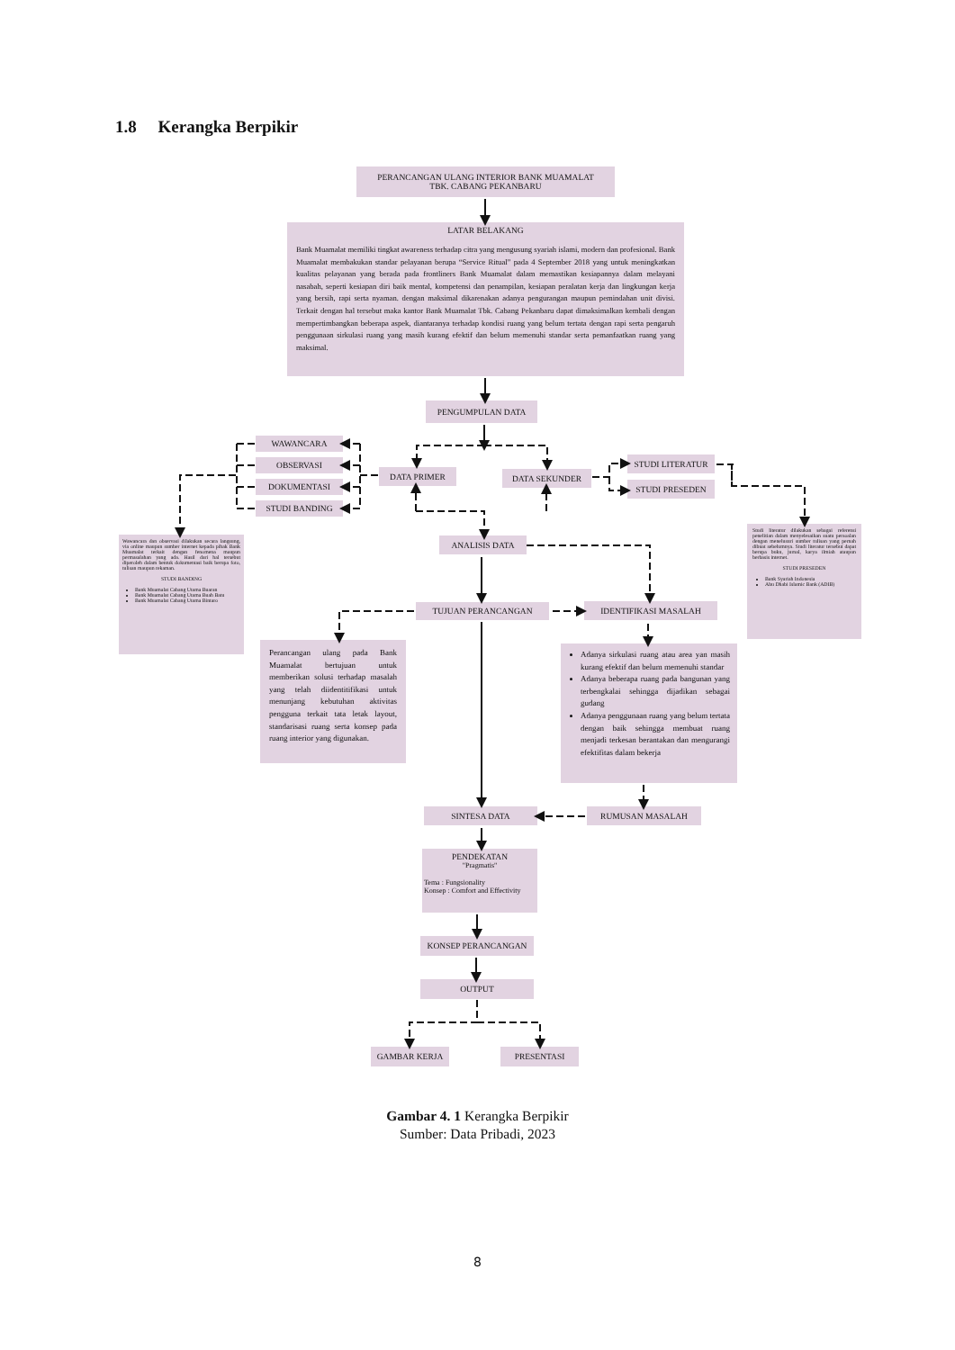1.8 Kerangka Berpikir
PERANCANGAN ULANG INTERIOR BANK MUAMALAT
TBK. CABANG PEKANBARU
LATAR BELAKANG
Bank Muamalat memiliki tingkat awareness terhadap citra yang mengusung syariah islami, modern dan profesional. Bank Muamalat membakukan standar pelayanan berupa “Service Ritual” pada 4 September 2018 yang untuk meningkatkan kualitas pelayanan yang berada pada frontliners Bank Muamalat dalam memastikan kesiapannya dalam melayani nasabah, seperti kesiapan diri baik mental, kompetensi dan penampilan, kesiapan peralatan kerja dan lingkungan kerja yang bersih, rapi serta nyaman. dengan maksimal dikarenakan adanya pengurangan maupun pemindahan unit divisi. Terkait dengan hal tersebut maka kantor Bank Muamalat Tbk. Cabang Pekanbaru dapat dimaksimalkan kembali dengan mempertimbangkan beberapa aspek, diantaranya terhadap kondisi ruang yang belum tertata dengan rapi serta pengaruh penggunaan sirkulasi ruang yang masih kurang efektif dan belum memenuhi standar serta pemanfaatkan ruang yang maksimal.
PENGUMPULAN DATA
WAWANCARA
OBSERVASI
DOKUMENTASI
STUDI BANDING
DATA PRIMER
DATA SEKUNDER
STUDI LITERATUR
STUDI PRESEDEN
Wawancara dan observasi dilakukan secara langsung, via online maupun sumber internet kepada pihak Bank Muamalat terkait dengan fenomena maupun permasalahan yang ada. Hasil dari hal tersebut diperoleh dalam bentuk dokumentasi baik berupa foto, tulisan maupun rekaman.
STUDI BANDING
Bank Muamalat Cabang Utama Buaran
Bank Muamalat Cabang Utama Buah Batu
Bank Muamalat Cabang Utama Bintaro
Studi literatur dilakukan sebagai referensi penelitian dalam menyelesaikan suatu persoalan dengan menelusuri sumber tulisan yang pernah dibuat sebelumnya. Studi literatur tersebut dapat berupa buku, jurnal, karya ilmiah ataupun berbasis internet.
STUDI PRESEDEN
Bank Syariah Indonesia
Abu Dhabi Islamic Bank (ADIB)
ANALISIS DATA
TUJUAN PERANCANGAN
IDENTIFIKASI MASALAH
Perancangan ulang pada Bank Muamalat bertujuan untuk memberikan solusi terhadap masalah yang telah diidentitifikasi untuk menunjang kebutuhan aktivitas pengguna terkait tata letak layout, standarisasi ruang serta konsep pada ruang interior yang digunakan.
Adanya sirkulasi ruang atau area yan masih kurang efektif dan belum memenuhi standar
Adanya beberapa ruang pada bangunan yang terbengkalai sehingga dijadikan sebagai gudang
Adanya penggunaan ruang yang belum tertata dengan baik sehingga membuat ruang menjadi terkesan berantakan dan mengurangi efektifitas dalam bekerja
SINTESA DATA
RUMUSAN MASALAH
PENDEKATAN
"Pragmatis"
Tema : Fungsionality
Konsep : Comfort and Effectivity
KONSEP PERANCANGAN
OUTPUT
GAMBAR KERJA
PRESENTASI
Gambar 4. 1 Kerangka Berpikir
Sumber: Data Pribadi, 2023
8